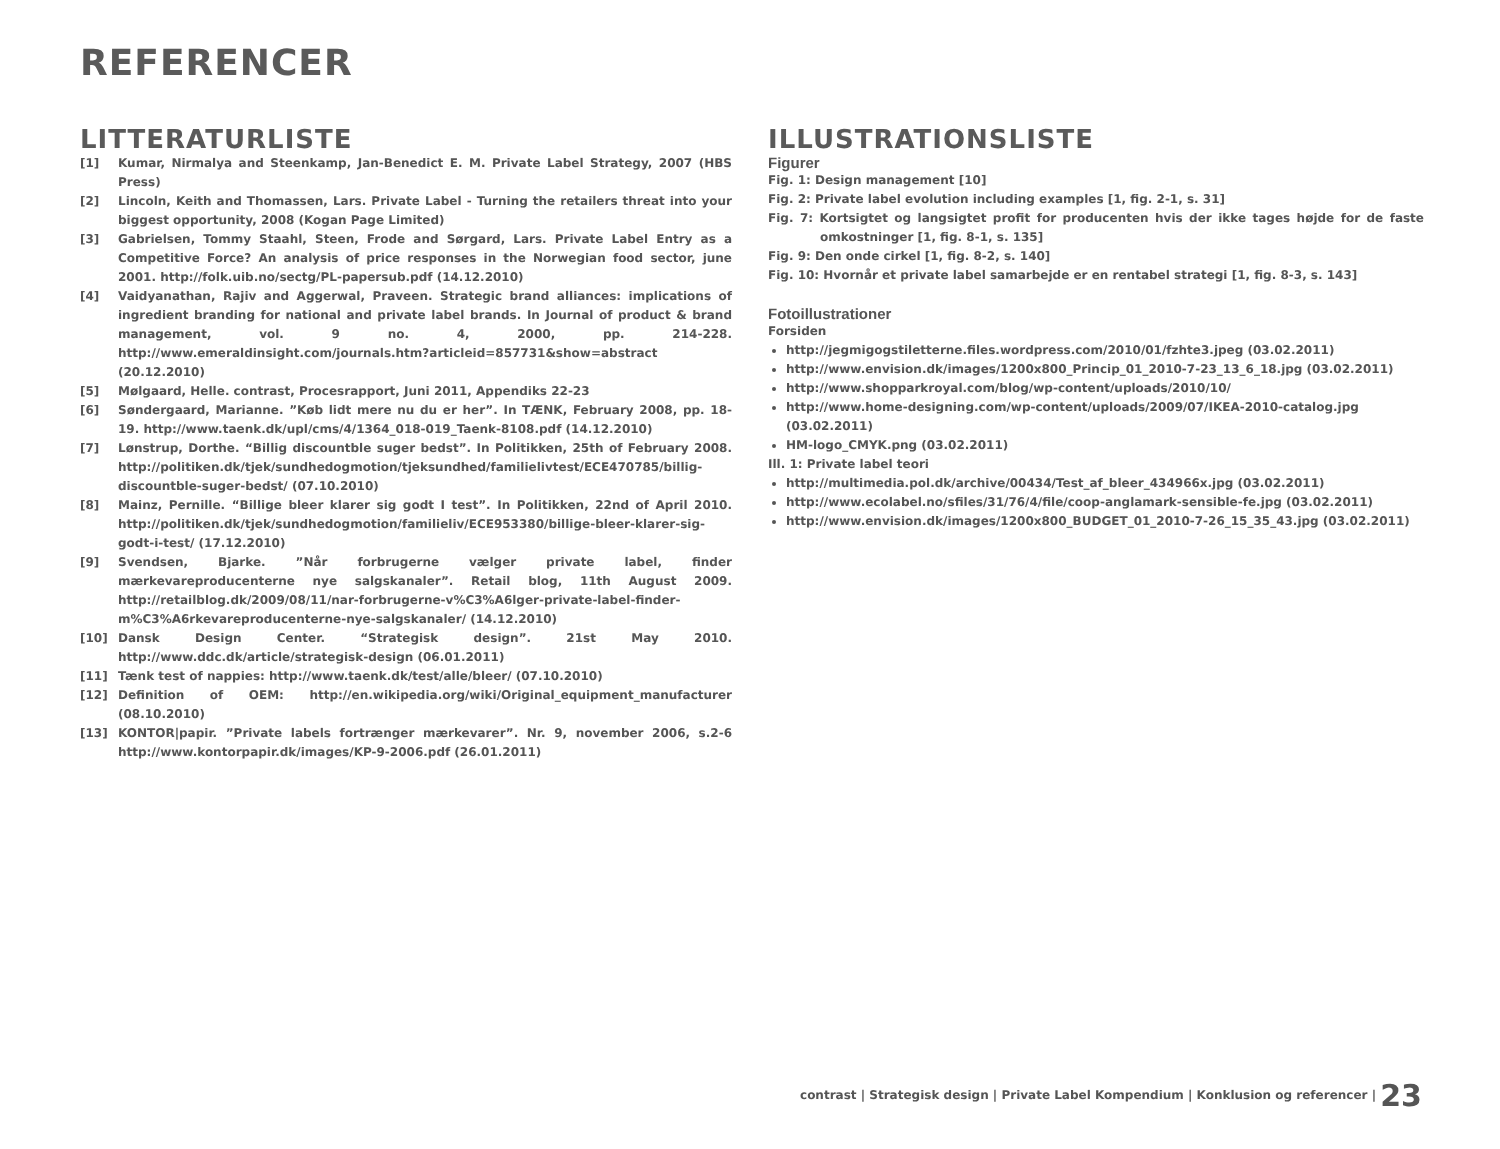REFERENCER
LITTERATURLISTE
[1] Kumar, Nirmalya and Steenkamp, Jan-Benedict E. M. Private Label Strategy, 2007 (HBS Press)
[2] Lincoln, Keith and Thomassen, Lars. Private Label - Turning the retailers threat into your biggest opportunity, 2008 (Kogan Page Limited)
[3] Gabrielsen, Tommy Staahl, Steen, Frode and Sørgard, Lars. Private Label Entry as a Competitive Force? An analysis of price responses in the Norwegian food sector, june 2001. http://folk.uib.no/sectg/PL-papersub.pdf (14.12.2010)
[4] Vaidyanathan, Rajiv and Aggerwal, Praveen. Strategic brand alliances: implications of ingredient branding for national and private label brands. In Journal of product & brand management, vol. 9 no. 4, 2000, pp. 214-228. http://www.emeraldinsight.com/journals.htm?articleid=857731&show=abstract (20.12.2010)
[5] Mølgaard, Helle. contrast, Procesrapport, Juni 2011, Appendiks 22-23
[6] Søndergaard, Marianne. ”Køb lidt mere nu du er her”. In TÆNK, February 2008, pp. 18-19. http://www.taenk.dk/upl/cms/4/1364_018-019_Taenk-8108.pdf (14.12.2010)
[7] Lønstrup, Dorthe. “Billig discountble suger bedst”. In Politikken, 25th of February 2008. http://politiken.dk/tjek/sundhedogmotion/tjeksundhed/familielivtest/ECE470785/billig-discountble-suger-bedst/ (07.10.2010)
[8] Mainz, Pernille. “Billige bleer klarer sig godt I test”. In Politikken, 22nd of April 2010. http://politiken.dk/tjek/sundhedogmotion/familieliv/ECE953380/billige-bleer-klarer-sig-godt-i-test/ (17.12.2010)
[9] Svendsen, Bjarke. ”Når forbrugerne vælger private label, finder mærkevareproducenterne nye salgskanaler”. Retail blog, 11th August 2009. http://retailblog.dk/2009/08/11/nar-forbrugerne-v%C3%A6lger-private-label-finder-m%C3%A6rkevareproducenterne-nye-salgskanaler/ (14.12.2010)
[10] Dansk Design Center. “Strategisk design”. 21st May 2010. http://www.ddc.dk/article/strategisk-design (06.01.2011)
[11] Tænk test of nappies: http://www.taenk.dk/test/alle/bleer/ (07.10.2010)
[12] Definition of OEM: http://en.wikipedia.org/wiki/Original_equipment_manufacturer (08.10.2010)
[13] KONTOR|papir. ”Private labels fortrænger mærkevarer”. Nr. 9, november 2006, s.2-6 http://www.kontorpapir.dk/images/KP-9-2006.pdf (26.01.2011)
ILLUSTRATIONSLISTE
Figurer
Fig. 1: Design management [10]
Fig. 2: Private label evolution including examples [1, fig. 2-1, s. 31]
Fig. 7: Kortsigtet og langsigtet profit for producenten hvis der ikke tages højde for de faste omkostninger [1, fig. 8-1, s. 135]
Fig. 9: Den onde cirkel [1, fig. 8-2, s. 140]
Fig. 10: Hvornår et private label samarbejde er en rentabel strategi [1, fig. 8-3, s. 143]
Fotoillustrationer
Forsiden
http://jegmigogstiletterne.files.wordpress.com/2010/01/fzhte3.jpeg (03.02.2011)
http://www.envision.dk/images/1200x800_Princip_01_2010-7-23_13_6_18.jpg (03.02.2011)
http://www.shopparkroyal.com/blog/wp-content/uploads/2010/10/
http://www.home-designing.com/wp-content/uploads/2009/07/IKEA-2010-catalog.jpg (03.02.2011)
HM-logo_CMYK.png (03.02.2011)
Ill. 1: Private label teori
http://multimedia.pol.dk/archive/00434/Test_af_bleer_434966x.jpg (03.02.2011)
http://www.ecolabel.no/sfiles/31/76/4/file/coop-anglamark-sensible-fe.jpg (03.02.2011)
http://www.envision.dk/images/1200x800_BUDGET_01_2010-7-26_15_35_43.jpg (03.02.2011)
contrast | Strategisk design | Private Label Kompendium | Konklusion og referencer | 23